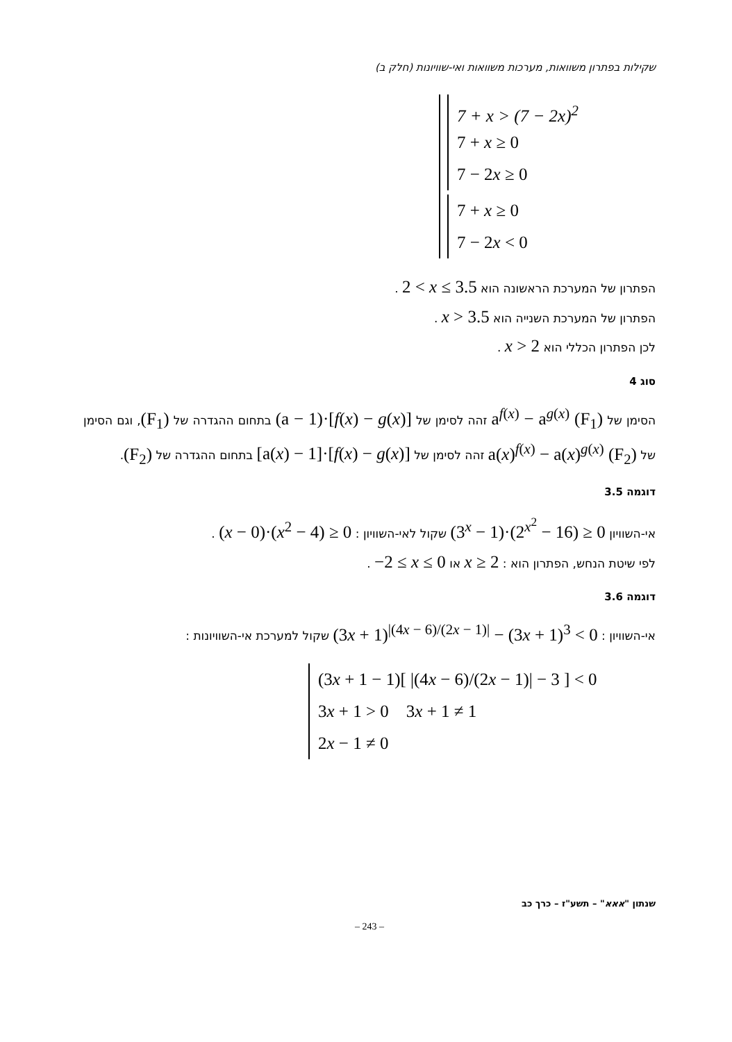שקילות בפתרון משוואות, מערכות משוואות ואי-שוויונות (חלק ב)
7 + x > (7 − 2x)<sup>2</sup>
7 + x ≥ 0
7 − 2x ≥ 0
7 + x ≥ 0
7 − 2x < 0
הפתרון של המערכת הראשונה הוא 2 < x ≤ 3.5 .
הפתרון של המערכת השנייה הוא x > 3.5 .
לכן הפתרון הכללי הוא x > 2 .
סוג 4
הסימן של a<sup>f(x)</sup> − a<sup>g(x)</sup> (F<sub>1</sub>) זהה לסימן של (a − 1)·[f(x) − g(x)] בתחום ההגדרה של (F<sub>1</sub>), וגם הסימן של a(x)<sup>f(x)</sup> − a(x)<sup>g(x)</sup> (F<sub>2</sub>) זהה לסימן של [a(x) − 1]·[f(x) − g(x)] בתחום ההגדרה של (F<sub>2</sub>).
דוגמה 3.5
אי-השוויון (3<sup>x</sup> − 1)·(2<sup>x<sup>2</sup></sup> − 16) ≥ 0 שקול לאי-השוויון : (x − 0)·(x<sup>2</sup> − 4) ≥ 0 .
לפי שיטת הנחש, הפתרון הוא : x ≥ 2 או −2 ≤ x ≤ 0 .
דוגמה 3.6
אי-השוויון : (3x + 1)<sup>|(4x − 6)/(2x − 1)|</sup> − (3x + 1)<sup>3</sup> < 0 שקול למערכת אי-השוויונות :
(3x + 1 − 1)[ |(4x − 6)/(2x − 1)| − 3 ] < 0
3x + 1 > 0 3x + 1 ≠ 1
2x − 1 ≠ 0
שנתון "אאא" – תשע"ז – כרך כב
– 243 –